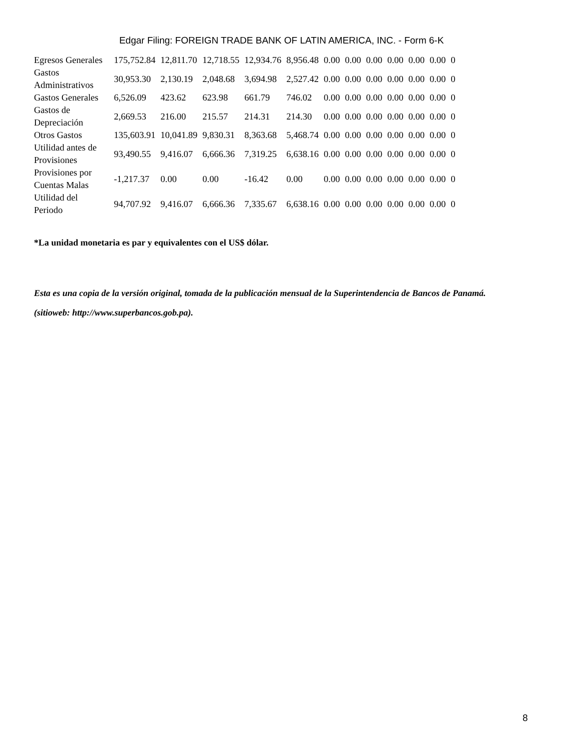Edgar Filing: FOREIGN TRADE BANK OF LATIN AMERICA, INC. - Form 6-K
| Egresos Generales | 175,752.84 | 12,811.70 | 12,718.55 | 12,934.76 | 8,956.48 | 0.00 | 0.00 | 0.00 | 0.00 | 0.00 | 0.00 | 0 |
| Gastos Administrativos | 30,953.30 | 2,130.19 | 2,048.68 | 3,694.98 | 2,527.42 | 0.00 | 0.00 | 0.00 | 0.00 | 0.00 | 0.00 | 0 |
| Gastos Generales | 6,526.09 | 423.62 | 623.98 | 661.79 | 746.02 | 0.00 | 0.00 | 0.00 | 0.00 | 0.00 | 0.00 | 0 |
| Gastos de Depreciación | 2,669.53 | 216.00 | 215.57 | 214.31 | 214.30 | 0.00 | 0.00 | 0.00 | 0.00 | 0.00 | 0.00 | 0 |
| Otros Gastos | 135,603.91 | 10,041.89 | 9,830.31 | 8,363.68 | 5,468.74 | 0.00 | 0.00 | 0.00 | 0.00 | 0.00 | 0.00 | 0 |
| Utilidad antes de Provisiones | 93,490.55 | 9,416.07 | 6,666.36 | 7,319.25 | 6,638.16 | 0.00 | 0.00 | 0.00 | 0.00 | 0.00 | 0.00 | 0 |
| Provisiones por Cuentas Malas | -1,217.37 | 0.00 | 0.00 | -16.42 | 0.00 | 0.00 | 0.00 | 0.00 | 0.00 | 0.00 | 0.00 | 0 |
| Utilidad del Periodo | 94,707.92 | 9,416.07 | 6,666.36 | 7,335.67 | 6,638.16 | 0.00 | 0.00 | 0.00 | 0.00 | 0.00 | 0.00 | 0 |
*La unidad monetaria es par y equivalentes con el US$ dólar.
Esta es una copia de la versión original, tomada de la publicación mensual de la Superintendencia de Bancos de Panamá.
(sitioweb: http://www.superbancos.gob.pa).
8